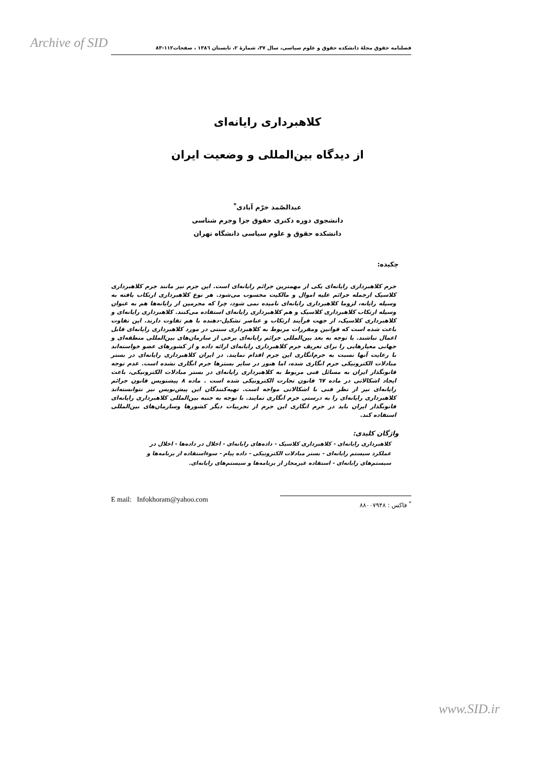Archive of SID
فصلنامه حقوق مجلهٔ دانشکده حقوق و علوم سیاسی، سال ۳۷، شمارهٔ ۲، تابستان ۱۳۸٦ ، صفحات۱۱۲-۸۳
کلاهبرداری رایانه‌ای
از دیدگاه بین‌المللی و وضعیت ایران
عبدالصّمد خرّم آبادی<sup>*</sup>
دانشجوی دوره دکتری حقوق جزا وجرم شناسی
دانشکده حقوق و علوم سیاسی دانشگاه تهران
چکیده:
جرم کلاهبرداری رایانه‌ای یکی از مهمترین جرائم رایانه‌ای است. این جرم نیز مانند جرم کلاهبرداری کلاسیک ازجمله جرائم علیه اموال و مالکیت محسوب می‌شود. هر نوع کلاهبرداری ارتکاب یافته به وسیله رایانه، لزوما کلاهبرداری رایانه‌ای نامیده نمی شود، چرا که مجرمین از رایانه‌ها هم به عنوان وسیله ارتکاب کلاهبرداری کلاسیک و هم کلاهبرداری رایانه‌ای استفاده می‌کنند. کلاهبرداری رایانه‌ای و کلاهبرداری کلاسیک، از جهت فرآیند ارتکاب و عناصر تشکیل-دهنده با هم تفاوت دارند. این تفاوت باعث شده است که قوانین ومقررات مربوط به کلاهبرداری سنتی در مورد کلاهبرداری رایانه‌ای قابل اعمال نباشند. با توجه به بعد بین‌المللی جرائم رایانه‌ای برخی از سازمان‌های بین‌المللی منطقه‌ای و جهانی معیارهایی را برای تعریف جرم کلاهبرداری رایانه‌ای ارائه داده و از کشورهای عضو خواسته‌اند با رعایت آنها نسبت به جرم‌انگاری این جرم اقدام نمایند. در ایران کلاهبرداری رایانه‌ای در بستر مبادلات الکترونیکی جرم انگاری شده، اما هنوز در سایر بسترها جرم انگاری نشده است. عدم توجه قانونگذار ایران به مسائل فنی مربوط به کلاهبرداری رایانه‌ای در بستر مبادلات الکترونیکی، باعث ایجاد اشکالاتی در ماده ٦۷ قانون تجارت الکترونیکی شده است . ماده ۸ پیشنویس قانون جرائم رایانه‌ای نیز از نظر فنی با اشکالاتی مواجه است. تهیه‌کنندگان این پیش‌نویس نیز نتوانسته‌اند کلاهبرداری رایانه‌ای را به درستی جرم انگاری نمایند. با توجه به جنبه بین‌المللی کلاهبرداری رایانه‌ای قانونگذار ایران باید در جرم انگاری این جرم از تجربیات دیگر کشورها وسازمان‌های بین‌المللی استفاده کند.
واژگان کلیدی:
کلاهبرداری رایانه‌ای - کلاهبرداری کلاسیک - داده‌های رایانه‌ای - اخلال در داده‌ها - اخلال در عملکرد سیستم رایانه‌ای - بستر مبادلات الکترونیکی - داده پیام - سوءاستفاده از برنامه‌ها و سیستم‌های رایانه‌ای - استفاده غیرمجاز از برنامه‌ها و سیستم‌های رایانه‌ای.
E mail: Infokhoram@yahoo.com
<sup>*</sup> فاکس : ۸۸۰۰۷۹۴۸
www.SID.ir